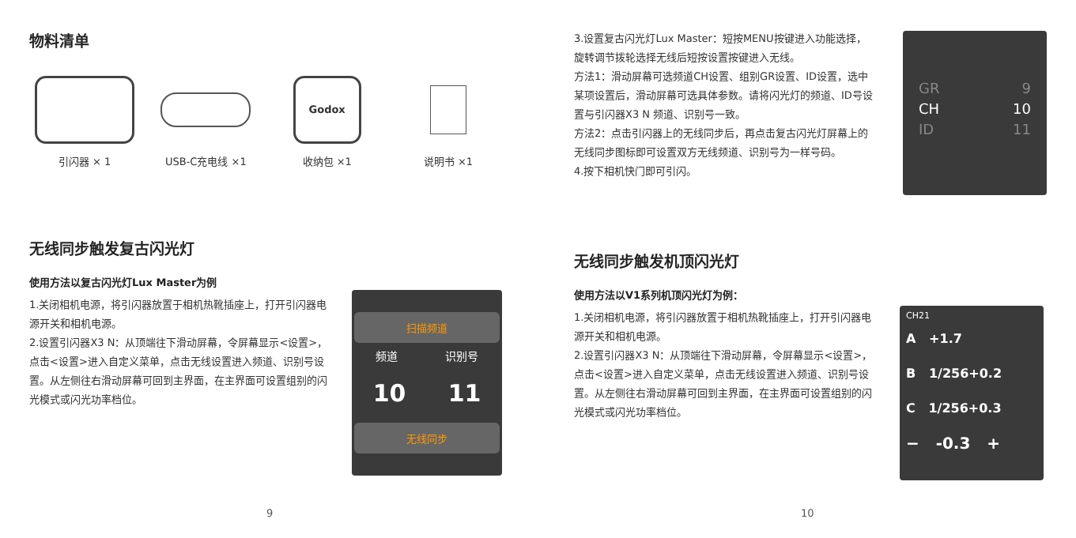物料清单
引闪器 × 1 USB-C充电线 ×1
Godox
收纳包 ×1
说明书 ×1
无线同步触发复古闪光灯
使用方法以复古闪光灯Lux Master为例
1.关闭相机电源，将引闪器放置于相机热靴插座上，打开引闪器电源开关和相机电源。
2.设置引闪器X3 N：从顶端往下滑动屏幕，令屏幕显示<设置>，点击<设置>进入自定义菜单，点击无线设置进入频道、识别号设置。从左侧往右滑动屏幕可回到主界面，在主界面可设置组别的闪光模式或闪光功率档位。
扫描频道
频道 识别号
10 11
无线同步
9
3.设置复古闪光灯Lux Master：短按MENU按键进入功能选择，旋转调节拨轮选择无线后短按设置按键进入无线。
方法1：滑动屏幕可选频道CH设置、组别GR设置、ID设置，选中某项设置后，滑动屏幕可选具体参数。请将闪光灯的频道、ID号设置与引闪器X3 N 频道、识别号一致。
方法2：点击引闪器上的无线同步后，再点击复古闪光灯屏幕上的无线同步图标即可设置双方无线频道、识别号为一样号码。
4.按下相机快门即可引闪。
GR 9
CH 10
ID 11
无线同步触发机顶闪光灯
使用方法以V1系列机顶闪光灯为例：
1.关闭相机电源，将引闪器放置于相机热靴插座上，打开引闪器电源开关和相机电源。
2.设置引闪器X3 N：从顶端往下滑动屏幕，令屏幕显示<设置>，点击<设置>进入自定义菜单，点击无线设置进入频道、识别号设置。从左侧往右滑动屏幕可回到主界面，在主界面可设置组别的闪光模式或闪光功率档位。
CH21
A +1.7
B 1/256+0.2
C 1/256+0.3
− -0.3 +
10